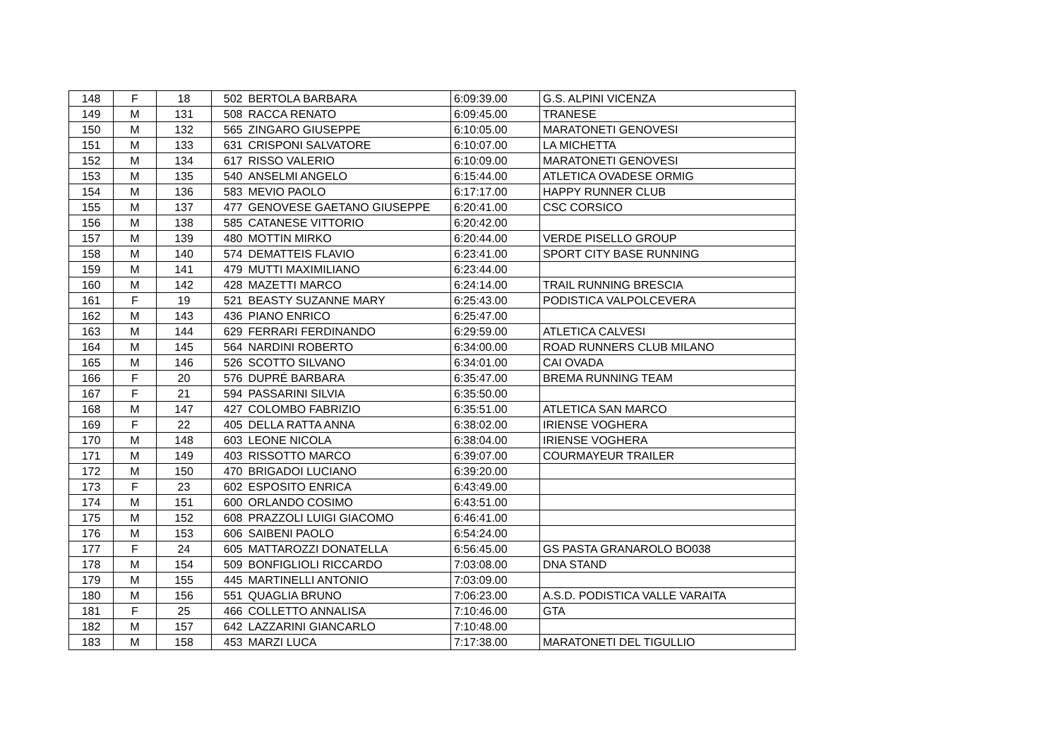| 148 | F | 18 | 502 | BERTOLA BARBARA | 6:09:39.00 | G.S. ALPINI VICENZA |
| 149 | M | 131 | 508 | RACCA RENATO | 6:09:45.00 | TRANESE |
| 150 | M | 132 | 565 | ZINGARO GIUSEPPE | 6:10:05.00 | MARATONETI GENOVESI |
| 151 | M | 133 | 631 | CRISPONI SALVATORE | 6:10:07.00 | LA MICHETTA |
| 152 | M | 134 | 617 | RISSO VALERIO | 6:10:09.00 | MARATONETI GENOVESI |
| 153 | M | 135 | 540 | ANSELMI ANGELO | 6:15:44.00 | ATLETICA OVADESE ORMIG |
| 154 | M | 136 | 583 | MEVIO PAOLO | 6:17:17.00 | HAPPY RUNNER CLUB |
| 155 | M | 137 | 477 | GENOVESE GAETANO GIUSEPPE | 6:20:41.00 | CSC CORSICO |
| 156 | M | 138 | 585 | CATANESE VITTORIO | 6:20:42.00 | |
| 157 | M | 139 | 480 | MOTTIN MIRKO | 6:20:44.00 | VERDE PISELLO GROUP |
| 158 | M | 140 | 574 | DEMATTEIS FLAVIO | 6:23:41.00 | SPORT CITY BASE RUNNING |
| 159 | M | 141 | 479 | MUTTI MAXIMILIANO | 6:23:44.00 | |
| 160 | M | 142 | 428 | MAZETTI MARCO | 6:24:14.00 | TRAIL RUNNING BRESCIA |
| 161 | F | 19 | 521 | BEASTY SUZANNE MARY | 6:25:43.00 | PODISTICA VALPOLCEVERA |
| 162 | M | 143 | 436 | PIANO ENRICO | 6:25:47.00 | |
| 163 | M | 144 | 629 | FERRARI FERDINANDO | 6:29:59.00 | ATLETICA CALVESI |
| 164 | M | 145 | 564 | NARDINI ROBERTO | 6:34:00.00 | ROAD RUNNERS CLUB MILANO |
| 165 | M | 146 | 526 | SCOTTO SILVANO | 6:34:01.00 | CAI OVADA |
| 166 | F | 20 | 576 | DUPRÉ BARBARA | 6:35:47.00 | BREMA RUNNING TEAM |
| 167 | F | 21 | 594 | PASSARINI SILVIA | 6:35:50.00 | |
| 168 | M | 147 | 427 | COLOMBO FABRIZIO | 6:35:51.00 | ATLETICA SAN MARCO |
| 169 | F | 22 | 405 | DELLA RATTA ANNA | 6:38:02.00 | IRIENSE VOGHERA |
| 170 | M | 148 | 603 | LEONE NICOLA | 6:38:04.00 | IRIENSE VOGHERA |
| 171 | M | 149 | 403 | RISSOTTO MARCO | 6:39:07.00 | COURMAYEUR TRAILER |
| 172 | M | 150 | 470 | BRIGADOI LUCIANO | 6:39:20.00 | |
| 173 | F | 23 | 602 | ESPOSITO ENRICA | 6:43:49.00 | |
| 174 | M | 151 | 600 | ORLANDO COSIMO | 6:43:51.00 | |
| 175 | M | 152 | 608 | PRAZZOLI LUIGI GIACOMO | 6:46:41.00 | |
| 176 | M | 153 | 606 | SAIBENI PAOLO | 6:54:24.00 | |
| 177 | F | 24 | 605 | MATTAROZZI DONATELLA | 6:56:45.00 | GS PASTA GRANAROLO BO038 |
| 178 | M | 154 | 509 | BONFIGLIOLI RICCARDO | 7:03:08.00 | DNA STAND |
| 179 | M | 155 | 445 | MARTINELLI ANTONIO | 7:03:09.00 | |
| 180 | M | 156 | 551 | QUAGLIA BRUNO | 7:06:23.00 | A.S.D. PODISTICA VALLE VARAITA |
| 181 | F | 25 | 466 | COLLETTO ANNALISA | 7:10:46.00 | GTA |
| 182 | M | 157 | 642 | LAZZARINI GIANCARLO | 7:10:48.00 | |
| 183 | M | 158 | 453 | MARZI LUCA | 7:17:38.00 | MARATONETI DEL TIGULLIO |